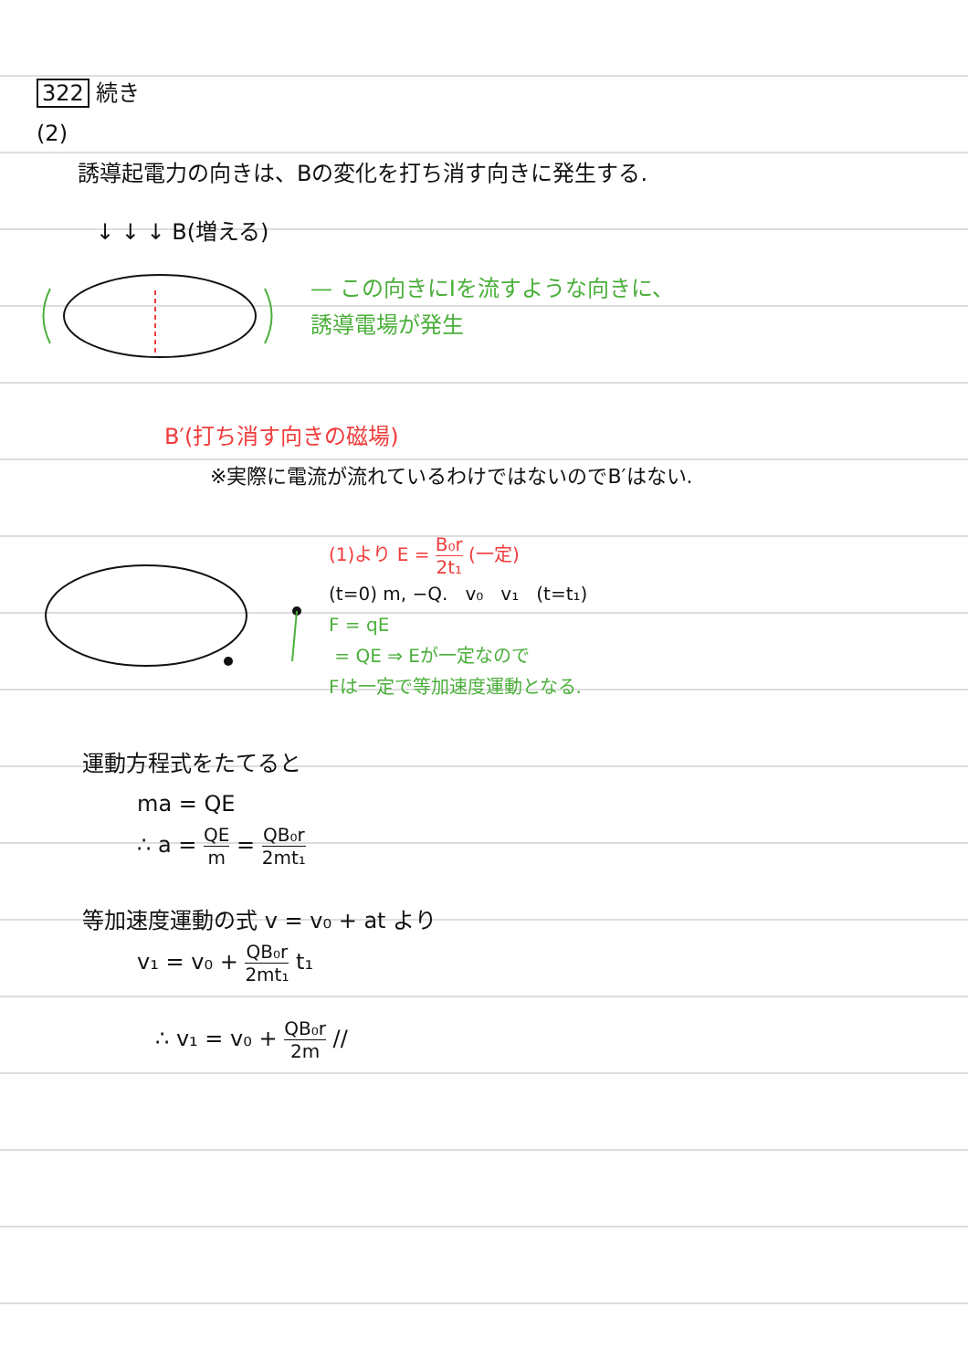322 続き
(2)
誘導起電力の向きは、Bの変化を打ち消す向きに発生する.
↓ ↓ ↓ B(増える)
— この向きにIを流すような向きに、
誘導電場が発生
B′(打ち消す向きの磁場)
※実際に電流が流れているわけではないのでB′はない.
(1)より E = B₀r 2t₁ (一定)
(t=0) m, −Q. v₀ v₁ (t=t₁)
F = qE
= QE ⇒ Eが一定なので
Fは一定で等加速度運動となる.
運動方程式をたてると
ma = QE
∴ a = QE m = QB₀r 2mt₁
等加速度運動の式 v = v₀ + at より
v₁ = v₀ + QB₀r 2mt₁ t₁
∴ v₁ = v₀ + QB₀r 2m //